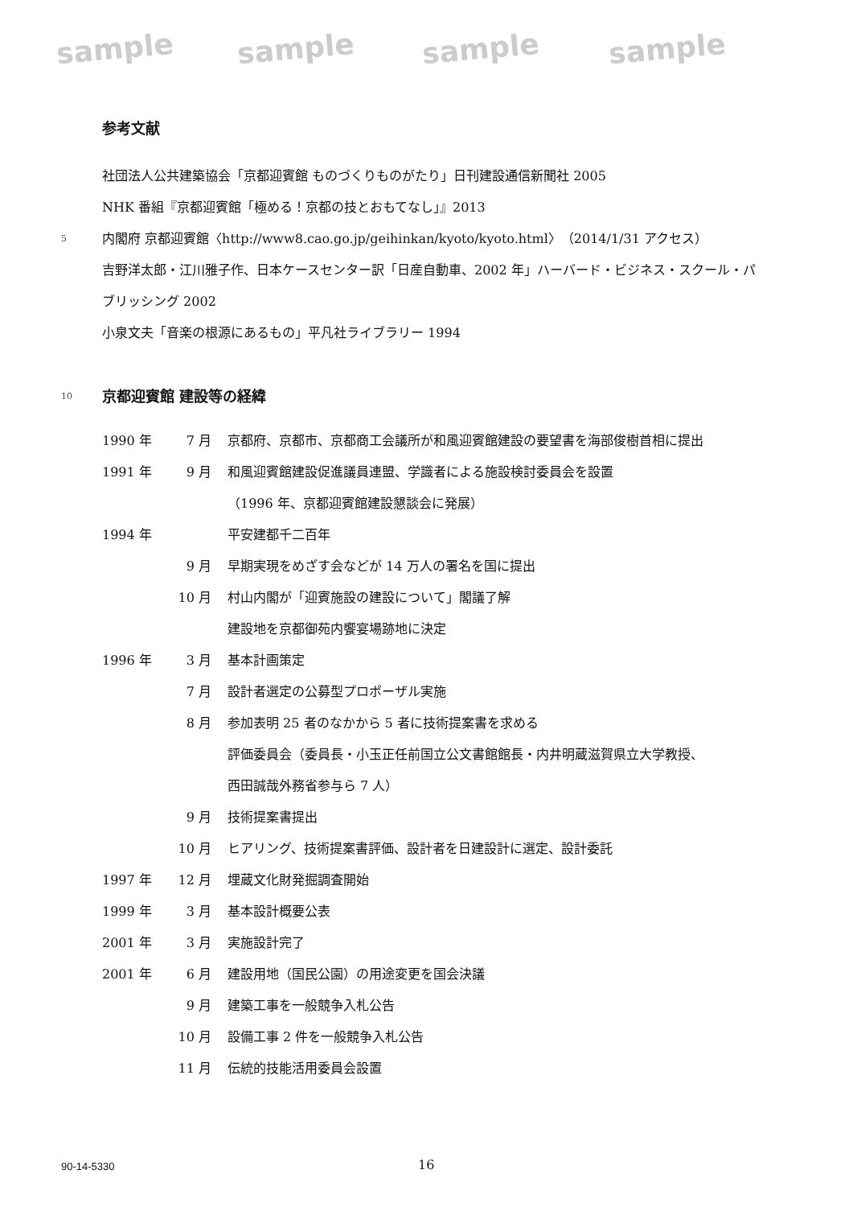sample sample sample sample
参考文献
社団法人公共建築協会「京都迎賓館 ものづくりものがたり」日刊建設通信新聞社 2005
NHK 番組『京都迎賓館「極める！京都の技とおもてなし」』2013
5
内閣府 京都迎賓館〈http://www8.cao.go.jp/geihinkan/kyoto/kyoto.html〉（2014/1/31 アクセス）
吉野洋太郎・江川雅子作、日本ケースセンター訳「日産自動車、2002 年」ハーバード・ビジネス・スクール・パブリッシング 2002
小泉文夫「音楽の根源にあるもの」平凡社ライブラリー 1994
10
京都迎賓館 建設等の経緯
| 1990 年 | 7 月 | 京都府、京都市、京都商工会議所が和風迎賓館建設の要望書を海部俊樹首相に提出 |
| 1991 年 | 9 月 | 和風迎賓館建設促進議員連盟、学識者による施設検討委員会を設置 |
| | | （1996 年、京都迎賓館建設懇談会に発展） |
| 1994 年 | | 平安建都千二百年 |
| | 9 月 | 早期実現をめざす会などが 14 万人の署名を国に提出 |
| | 10 月 | 村山内閣が「迎賓施設の建設について」閣議了解 |
| | | 建設地を京都御苑内饗宴場跡地に決定 |
| 1996 年 | 3 月 | 基本計画策定 |
| | 7 月 | 設計者選定の公募型プロポーザル実施 |
| | 8 月 | 参加表明 25 者のなかから 5 者に技術提案書を求める |
| | | 評価委員会（委員長・小玉正任前国立公文書館館長・内井明蔵滋賀県立大学教授、 |
| | | 西田誠哉外務省参与ら 7 人） |
| | 9 月 | 技術提案書提出 |
| | 10 月 | ヒアリング、技術提案書評価、設計者を日建設計に選定、設計委託 |
| 1997 年 | 12 月 | 埋蔵文化財発掘調査開始 |
| 1999 年 | 3 月 | 基本設計概要公表 |
| 2001 年 | 3 月 | 実施設計完了 |
| 2001 年 | 6 月 | 建設用地（国民公園）の用途変更を国会決議 |
| | 9 月 | 建築工事を一般競争入札公告 |
| | 10 月 | 設備工事 2 件を一般競争入札公告 |
| | 11 月 | 伝統的技能活用委員会設置 |
90-14-5330 16